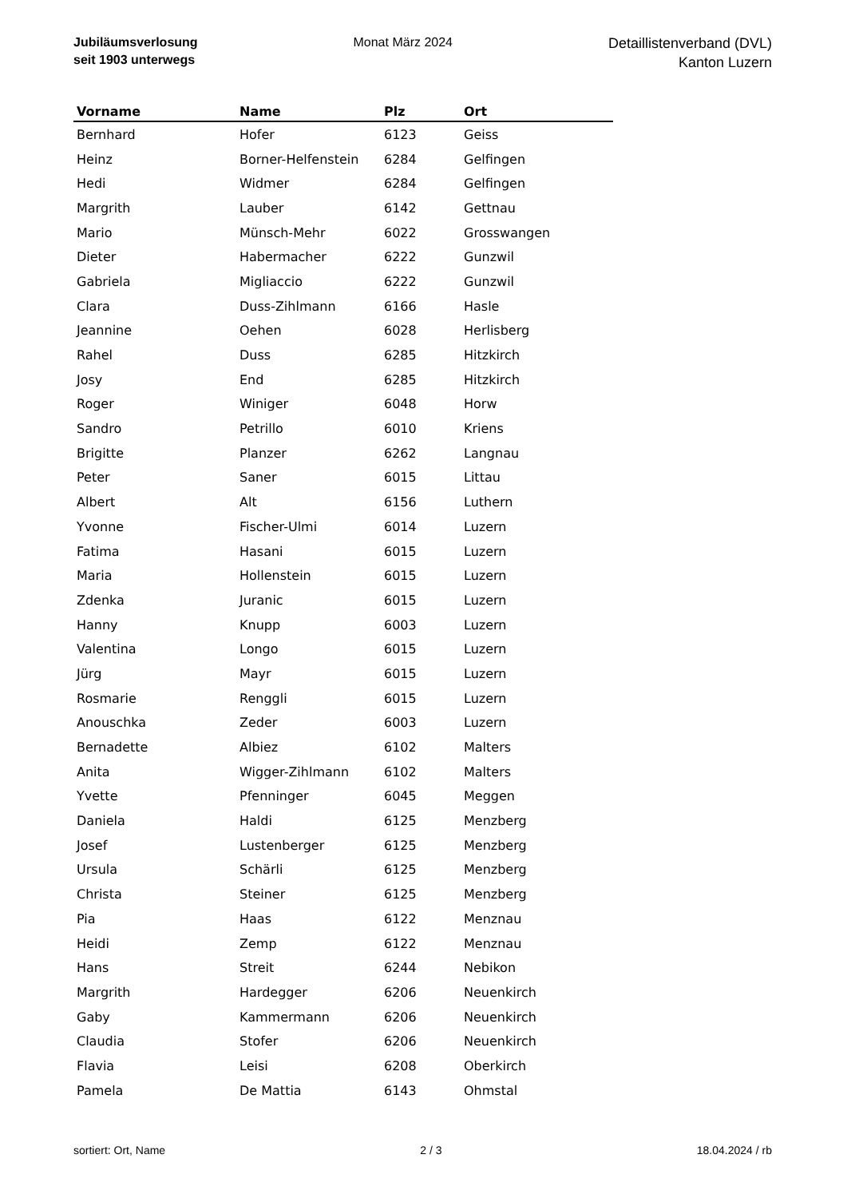Jubiläumsverlosung
seit 1903 unterwegs
Monat März 2024
Detaillistenverband (DVL)
Kanton Luzern
| Vorname | Name | Plz | Ort |
| --- | --- | --- | --- |
| Bernhard | Hofer | 6123 | Geiss |
| Heinz | Borner-Helfenstein | 6284 | Gelfingen |
| Hedi | Widmer | 6284 | Gelfingen |
| Margrith | Lauber | 6142 | Gettnau |
| Mario | Münsch-Mehr | 6022 | Grosswangen |
| Dieter | Habermacher | 6222 | Gunzwil |
| Gabriela | Migliaccio | 6222 | Gunzwil |
| Clara | Duss-Zihlmann | 6166 | Hasle |
| Jeannine | Oehen | 6028 | Herlisberg |
| Rahel | Duss | 6285 | Hitzkirch |
| Josy | End | 6285 | Hitzkirch |
| Roger | Winiger | 6048 | Horw |
| Sandro | Petrillo | 6010 | Kriens |
| Brigitte | Planzer | 6262 | Langnau |
| Peter | Saner | 6015 | Littau |
| Albert | Alt | 6156 | Luthern |
| Yvonne | Fischer-Ulmi | 6014 | Luzern |
| Fatima | Hasani | 6015 | Luzern |
| Maria | Hollenstein | 6015 | Luzern |
| Zdenka | Juranic | 6015 | Luzern |
| Hanny | Knupp | 6003 | Luzern |
| Valentina | Longo | 6015 | Luzern |
| Jürg | Mayr | 6015 | Luzern |
| Rosmarie | Renggli | 6015 | Luzern |
| Anouschka | Zeder | 6003 | Luzern |
| Bernadette | Albiez | 6102 | Malters |
| Anita | Wigger-Zihlmann | 6102 | Malters |
| Yvette | Pfenninger | 6045 | Meggen |
| Daniela | Haldi | 6125 | Menzberg |
| Josef | Lustenberger | 6125 | Menzberg |
| Ursula | Schärli | 6125 | Menzberg |
| Christa | Steiner | 6125 | Menzberg |
| Pia | Haas | 6122 | Menznau |
| Heidi | Zemp | 6122 | Menznau |
| Hans | Streit | 6244 | Nebikon |
| Margrith | Hardegger | 6206 | Neuenkirch |
| Gaby | Kammermann | 6206 | Neuenkirch |
| Claudia | Stofer | 6206 | Neuenkirch |
| Flavia | Leisi | 6208 | Oberkirch |
| Pamela | De Mattia | 6143 | Ohmstal |
sortiert: Ort, Name 2 / 3 18.04.2024 / rb